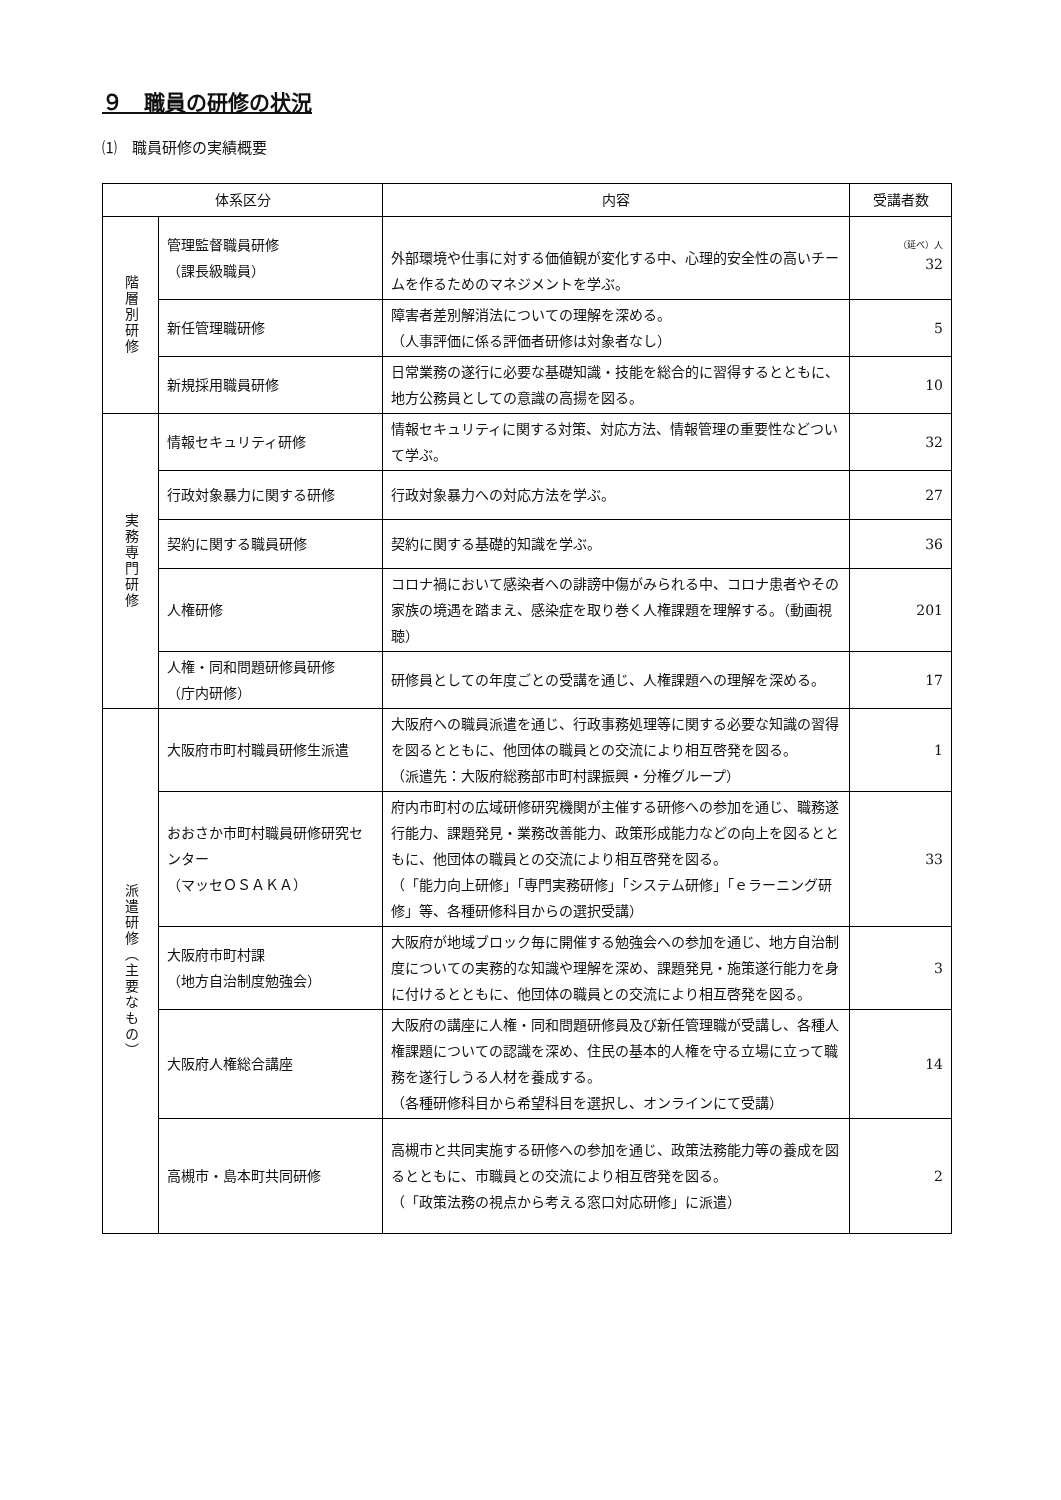９　職員の研修の状況
⑴　職員研修の実績概要
| 体系区分 | | 内容 | 受講者数 |
| --- | --- | --- | --- |
| 階層別研修 | 管理監督職員研修 （課長級職員） | 外部環境や仕事に対する価値観が変化する中、心理的安全性の高いチームを作るためのマネジメントを学ぶ。 | （延べ）人 32 |
| | 新任管理職研修 | 障害者差別解消法についての理解を深める。 （人事評価に係る評価者研修は対象者なし） | 5 |
| | 新規採用職員研修 | 日常業務の遂行に必要な基礎知識・技能を総合的に習得するとともに、地方公務員としての意識の高揚を図る。 | 10 |
| 実務専門研修 | 情報セキュリティ研修 | 情報セキュリティに関する対策、対応方法、情報管理の重要性などついて学ぶ。 | 32 |
| | 行政対象暴力に関する研修 | 行政対象暴力への対応方法を学ぶ。 | 27 |
| | 契約に関する職員研修 | 契約に関する基礎的知識を学ぶ。 | 36 |
| | 人権研修 | コロナ禍において感染者への誹謗中傷がみられる中、コロナ患者やその家族の境遇を踏まえ、感染症を取り巻く人権課題を理解する。（動画視聴） | 201 |
| | 人権・同和問題研修員研修 （庁内研修） | 研修員としての年度ごとの受講を通じ、人権課題への理解を深める。 | 17 |
| 派遣研修（主要なもの） | 大阪府市町村職員研修生派遣 | 大阪府への職員派遣を通じ、行政事務処理等に関する必要な知識の習得を図るとともに、他団体の職員との交流により相互啓発を図る。 （派遣先：大阪府総務部市町村課振興・分権グループ） | 1 |
| | おおさか市町村職員研修研究センター （マッセＯＳＡＫＡ） | 府内市町村の広域研修研究機関が主催する研修への参加を通じ、職務遂行能力、課題発見・業務改善能力、政策形成能力などの向上を図るとともに、他団体の職員との交流により相互啓発を図る。 （「能力向上研修」「専門実務研修」「システム研修」「ｅラーニング研修」等、各種研修科目からの選択受講） | 33 |
| | 大阪府市町村課 （地方自治制度勉強会） | 大阪府が地域ブロック毎に開催する勉強会への参加を通じ、地方自治制度についての実務的な知識や理解を深め、課題発見・施策遂行能力を身に付けるとともに、他団体の職員との交流により相互啓発を図る。 | 3 |
| | 大阪府人権総合講座 | 大阪府の講座に人権・同和問題研修員及び新任管理職が受講し、各種人権課題についての認識を深め、住民の基本的人権を守る立場に立って職務を遂行しうる人材を養成する。 （各種研修科目から希望科目を選択し、オンラインにて受講） | 14 |
| | 高槻市・島本町共同研修 | 高槻市と共同実施する研修への参加を通じ、政策法務能力等の養成を図るとともに、市職員との交流により相互啓発を図る。 （「政策法務の視点から考える窓口対応研修」に派遣） | 2 |